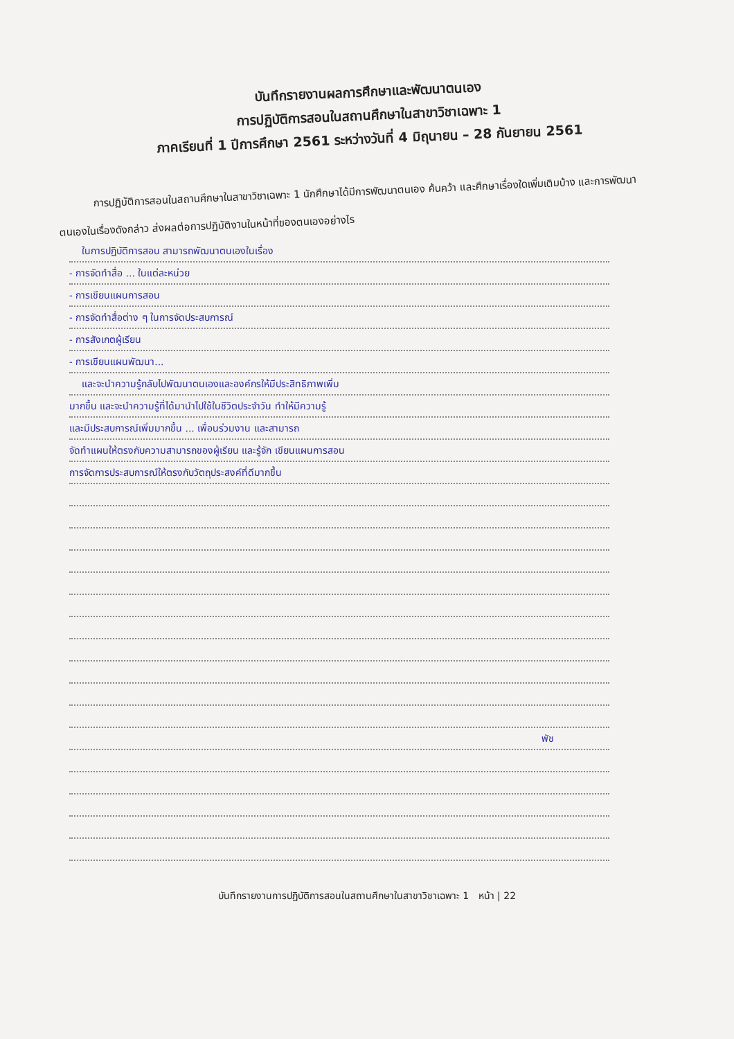บันทึกรายงานผลการศึกษาและพัฒนาตนเอง
การปฏิบัติการสอนในสถานศึกษาในสาขาวิชาเฉพาะ 1
ภาคเรียนที่ 1 ปีการศึกษา 2561 ระหว่างวันที่ 4 มิถุนายน – 28 กันยายน 2561
การปฏิบัติการสอนในสถานศึกษาในสาขาวิชาเฉพาะ 1 นักศึกษาได้มีการพัฒนาตนเอง ค้นคว้า และศึกษาเรื่องใดเพิ่มเติมบ้าง และการพัฒนาตนเองในเรื่องดังกล่าว ส่งผลต่อการปฏิบัติงานในหน้าที่ของตนเองอย่างไร
ในการปฏิบัติการสอน สามารถพัฒนาตนเองในเรื่อง
- การจัดทำสื่อ ... ในแต่ละหน่วย
- การเขียนแผนการสอน
- การจัดทำสื่อต่าง ๆ ในการจัดประสบการณ์
- การสังเกตผู้เรียน
- การเขียนแผนพัฒนา...
และจะนำความรู้กลับไปพัฒนาตนเองและองค์กรให้มีประสิทธิภาพเพิ่ม
มากขึ้น และจะนำความรู้ที่ได้มานำไปใช้ในชีวิตประจำวัน ทำให้มีความรู้
และมีประสบการณ์เพิ่มมากขึ้น ... เพื่อนร่วมงาน และสามารถ
จัดทำแผนให้ตรงกับความสามารถของผู้เรียน และรู้จัก เขียนแผนการสอน
การจัดการประสบการณ์ให้ตรงกับวัตถุประสงค์ที่ดีมากขึ้น
พัช
บันทึกรายงานการปฏิบัติการสอนในสถานศึกษาในสาขาวิชาเฉพาะ 1 หน้า | 22